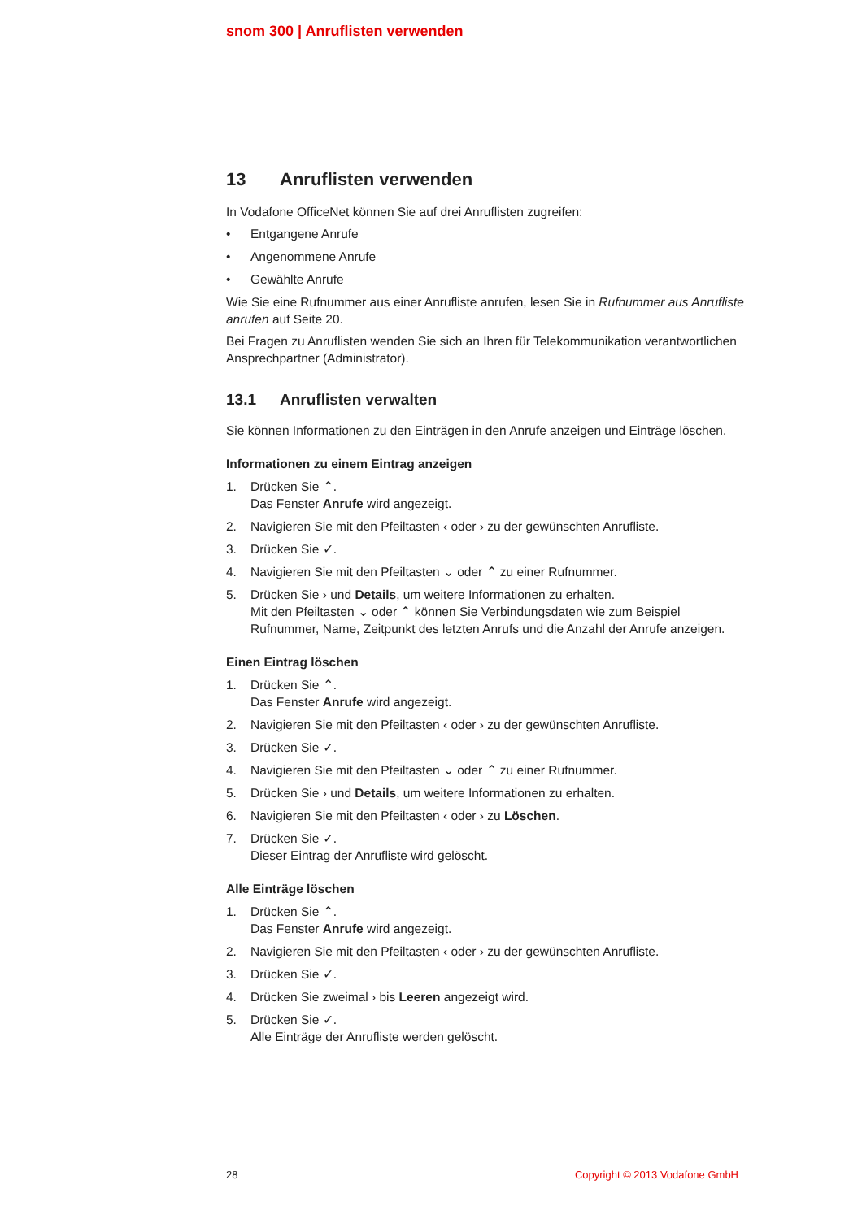snom 300 | Anruflisten verwenden
13 Anruflisten verwenden
In Vodafone OfficeNet können Sie auf drei Anruflisten zugreifen:
• Entgangene Anrufe
• Angenommene Anrufe
• Gewählte Anrufe
Wie Sie eine Rufnummer aus einer Anrufliste anrufen, lesen Sie in Rufnummer aus Anrufliste anrufen auf Seite 20.
Bei Fragen zu Anruflisten wenden Sie sich an Ihren für Telekommunikation verantwortlichen Ansprechpartner (Administrator).
13.1 Anruflisten verwalten
Sie können Informationen zu den Einträgen in den Anrufe anzeigen und Einträge löschen.
Informationen zu einem Eintrag anzeigen
1. Drücken Sie ⌃.
Das Fenster Anrufe wird angezeigt.
2. Navigieren Sie mit den Pfeiltasten ‹ oder › zu der gewünschten Anrufliste.
3. Drücken Sie ✓.
4. Navigieren Sie mit den Pfeiltasten ⌄ oder ⌃ zu einer Rufnummer.
5. Drücken Sie › und Details, um weitere Informationen zu erhalten.
Mit den Pfeiltasten ⌄ oder ⌃ können Sie Verbindungsdaten wie zum Beispiel Rufnummer, Name, Zeitpunkt des letzten Anrufs und die Anzahl der Anrufe anzeigen.
Einen Eintrag löschen
1. Drücken Sie ⌃.
Das Fenster Anrufe wird angezeigt.
2. Navigieren Sie mit den Pfeiltasten ‹ oder › zu der gewünschten Anrufliste.
3. Drücken Sie ✓.
4. Navigieren Sie mit den Pfeiltasten ⌄ oder ⌃ zu einer Rufnummer.
5. Drücken Sie › und Details, um weitere Informationen zu erhalten.
6. Navigieren Sie mit den Pfeiltasten ‹ oder › zu Löschen.
7. Drücken Sie ✓.
Dieser Eintrag der Anrufliste wird gelöscht.
Alle Einträge löschen
1. Drücken Sie ⌃.
Das Fenster Anrufe wird angezeigt.
2. Navigieren Sie mit den Pfeiltasten ‹ oder › zu der gewünschten Anrufliste.
3. Drücken Sie ✓.
4. Drücken Sie zweimal › bis Leeren angezeigt wird.
5. Drücken Sie ✓.
Alle Einträge der Anrufliste werden gelöscht.
28 Copyright © 2013 Vodafone GmbH